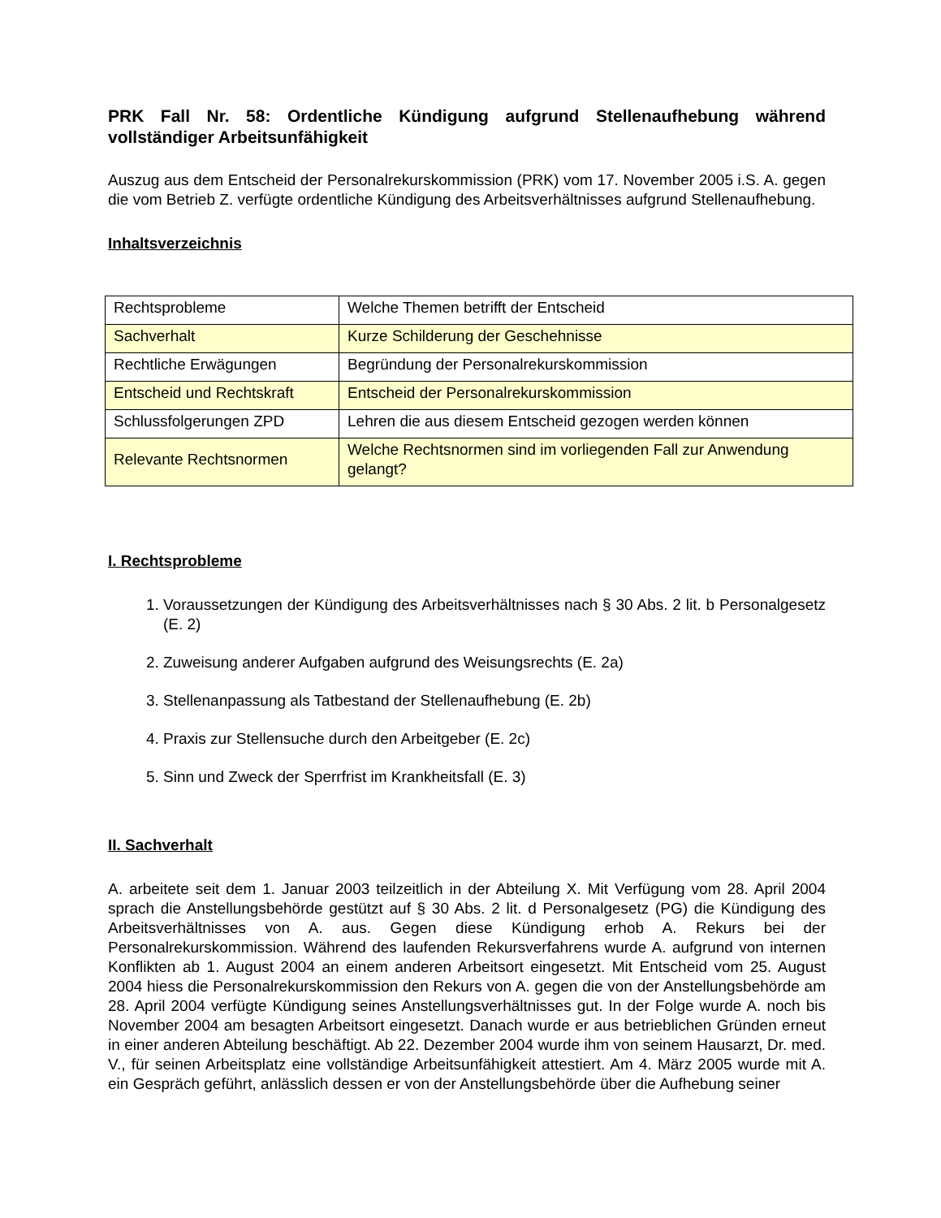PRK Fall Nr. 58: Ordentliche Kündigung aufgrund Stellenaufhebung während vollständiger Arbeitsunfähigkeit
Auszug aus dem Entscheid der Personalrekurskommission (PRK) vom 17. November 2005 i.S. A. gegen die vom Betrieb Z. verfügte ordentliche Kündigung des Arbeitsverhältnisses aufgrund Stellenaufhebung.
Inhaltsverzeichnis
| Rechtsprobleme | Welche Themen betrifft der Entscheid |
| Sachverhalt | Kurze Schilderung der Geschehnisse |
| Rechtliche Erwägungen | Begründung der Personalrekurskommission |
| Entscheid und Rechtskraft | Entscheid der Personalrekurskommission |
| Schlussfolgerungen ZPD | Lehren die aus diesem Entscheid gezogen werden können |
| Relevante Rechtsnormen | Welche Rechtsnormen sind im vorliegenden Fall zur Anwendung gelangt? |
I. Rechtsprobleme
1. Voraussetzungen der Kündigung des Arbeitsverhältnisses nach § 30 Abs. 2 lit. b Personalgesetz (E. 2)
2. Zuweisung anderer Aufgaben aufgrund des Weisungsrechts (E. 2a)
3. Stellenanpassung als Tatbestand der Stellenaufhebung (E. 2b)
4. Praxis zur Stellensuche durch den Arbeitgeber (E. 2c)
5. Sinn und Zweck der Sperrfrist im Krankheitsfall (E. 3)
II. Sachverhalt
A. arbeitete seit dem 1. Januar 2003 teilzeitlich in der Abteilung X. Mit Verfügung vom 28. April 2004 sprach die Anstellungsbehörde gestützt auf § 30 Abs. 2 lit. d Personalgesetz (PG) die Kündigung des Arbeitsverhältnisses von A. aus. Gegen diese Kündigung erhob A. Rekurs bei der Personalrekurskommission. Während des laufenden Rekursverfahrens wurde A. aufgrund von internen Konflikten ab 1. August 2004 an einem anderen Arbeitsort eingesetzt. Mit Entscheid vom 25. August 2004 hiess die Personalrekurskommission den Rekurs von A. gegen die von der Anstellungsbehörde am 28. April 2004 verfügte Kündigung seines Anstellungs­verhältnisses gut. In der Folge wurde A. noch bis November 2004 am besagten Arbeitsort ein­gesetzt. Danach wurde er aus betrieblichen Gründen erneut in einer anderen Abteilung beschäftigt. Ab 22. Dezember 2004 wurde ihm von seinem Hausarzt, Dr. med. V., für seinen Arbeitsplatz eine vollständige Arbeitsunfähigkeit attestiert. Am 4. März 2005 wurde mit A. ein Gespräch geführt, anlässlich dessen er von der Anstellungsbehörde über die Aufhebung seiner